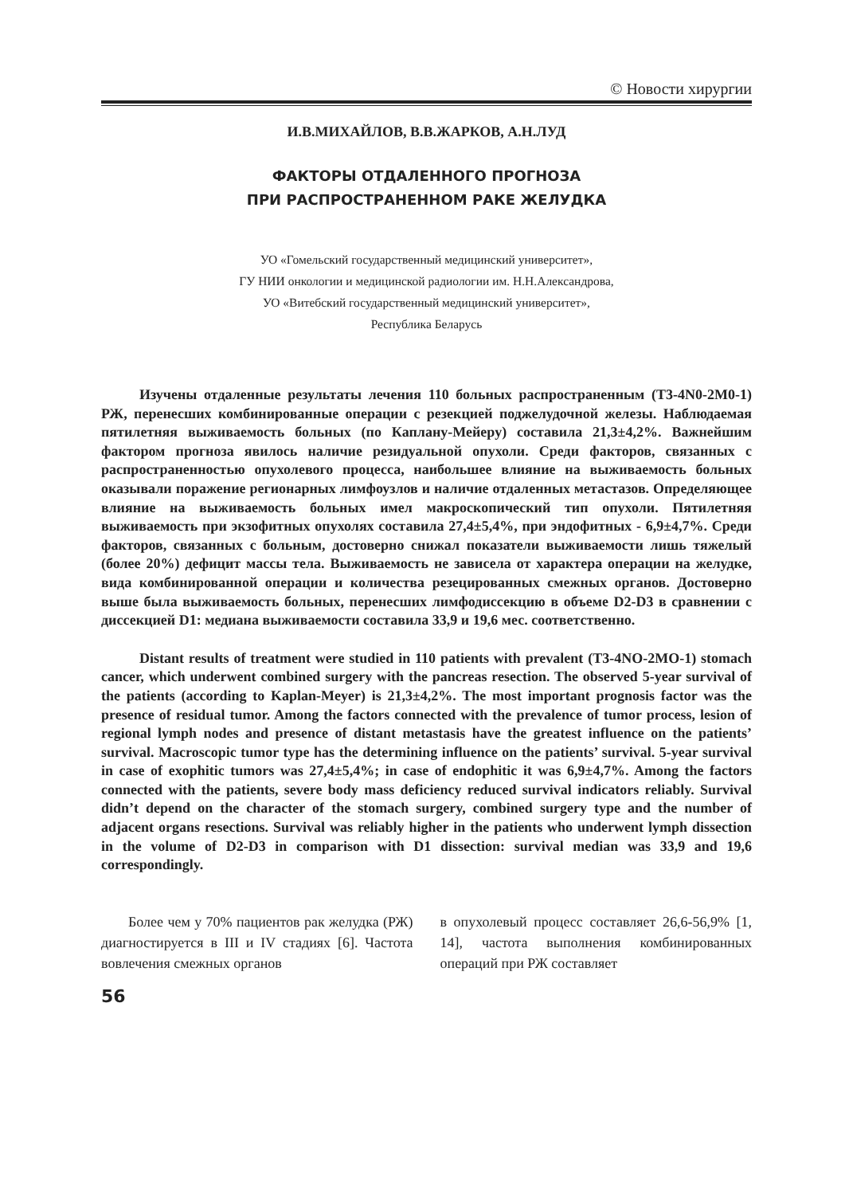© Новости хирургии
И.В.МИХАЙЛОВ, В.В.ЖАРКОВ, А.Н.ЛУД
ФАКТОРЫ ОТДАЛЕННОГО ПРОГНОЗА
ПРИ РАСПРОСТРАНЕННОМ РАКЕ ЖЕЛУДКА
УО «Гомельский государственный медицинский университет»,
ГУ НИИ онкологии и медицинской радиологии им. Н.Н.Александрова,
УО «Витебский государственный медицинский университет»,
Республика Беларусь
Изучены отдаленные результаты лечения 110 больных распространенным (Т3-4N0-2M0-1) РЖ, перенесших комбинированные операции с резекцией поджелудочной железы. Наблюдаемая пятилетняя выживаемость больных (по Каплану-Мейеру) составила 21,3±4,2%. Важнейшим фактором прогноза явилось наличие резидуальной опухоли. Среди факторов, связанных с распространенностью опухолевого процесса, наибольшее влияние на выживаемость больных оказывали поражение регионарных лимфоузлов и наличие отдаленных метастазов. Определяющее влияние на выживаемость больных имел макроскопический тип опухоли. Пятилетняя выживаемость при экзофитных опухолях составила 27,4±5,4%, при эндофитных - 6,9±4,7%. Среди факторов, связанных с больным, достоверно снижал показатели выживаемости лишь тяжелый (более 20%) дефицит массы тела. Выживаемость не зависела от характера операции на желудке, вида комбинированной операции и количества резецированных смежных органов. Достоверно выше была выживаемость больных, перенесших лимфодиссекцию в объеме D2-D3 в сравнении с диссекцией D1: медиана выживаемости составила 33,9 и 19,6 мес. соответственно.
Distant results of treatment were studied in 110 patients with prevalent (T3-4NO-2MO-1) stomach cancer, which underwent combined surgery with the pancreas resection. The observed 5-year survival of the patients (according to Kaplan-Meyer) is 21,3±4,2%. The most important prognosis factor was the presence of residual tumor. Among the factors connected with the prevalence of tumor process, lesion of regional lymph nodes and presence of distant metastasis have the greatest influence on the patients’ survival. Macroscopic tumor type has the determining influence on the patients’ survival. 5-year survival in case of exophitic tumors was 27,4±5,4%; in case of endophitic it was 6,9±4,7%. Among the factors connected with the patients, severe body mass deficiency reduced survival indicators reliably. Survival didn’t depend on the character of the stomach surgery, combined surgery type and the number of adjacent organs resections. Survival was reliably higher in the patients who underwent lymph dissection in the volume of D2-D3 in comparison with D1 dissection: survival median was 33,9 and 19,6 correspondingly.
Более чем у 70% пациентов рак желудка (РЖ) диагностируется в III и IV стадиях [6]. Частота вовлечения смежных органов
в опухолевый процесс составляет 26,6-56,9% [1, 14], частота выполнения комбинированных операций при РЖ составляет
56